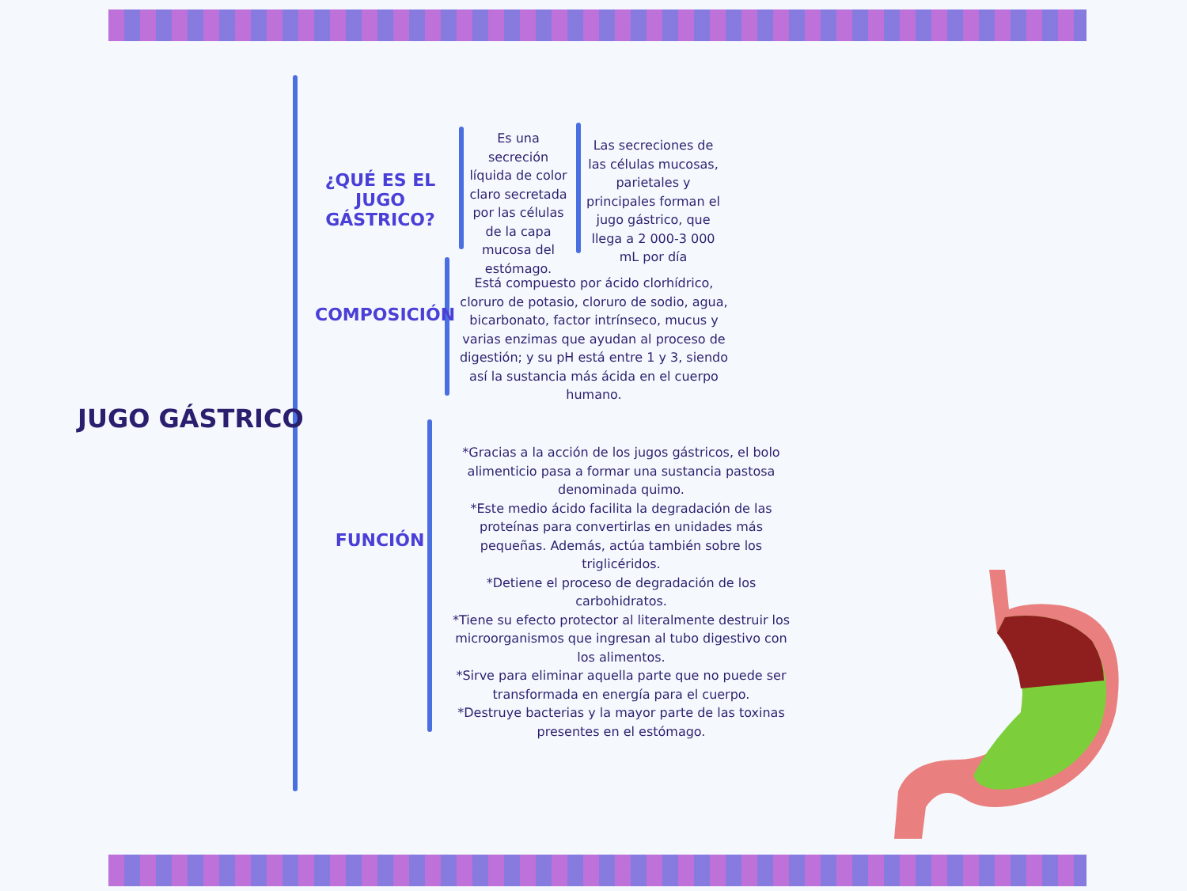JUGO GÁSTRICO
¿QUÉ ES EL JUGO GÁSTRICO?
Es una secreción líquida de color claro secretada por las células de la capa mucosa del estómago.
Las secreciones de las células mucosas, parietales y principales forman el jugo gástrico, que llega a 2 000-3 000 mL por día
COMPOSICIÓN
Está compuesto por ácido clorhídrico, cloruro de potasio, cloruro de sodio, agua, bicarbonato, factor intrínseco, mucus y varias enzimas que ayudan al proceso de digestión; y su pH está entre 1 y 3, siendo así la sustancia más ácida en el cuerpo humano.
FUNCIÓN
*Gracias a la acción de los jugos gástricos, el bolo alimenticio pasa a formar una sustancia pastosa denominada quimo.
*Este medio ácido facilita la degradación de las proteínas para convertirlas en unidades más pequeñas. Además, actúa también sobre los triglicéridos.
*Detiene el proceso de degradación de los carbohidratos.
*Tiene su efecto protector al literalmente destruir los microorganismos que ingresan al tubo digestivo con los alimentos.
*Sirve para eliminar aquella parte que no puede ser transformada en energía para el cuerpo.
*Destruye bacterias y la mayor parte de las toxinas presentes en el estómago.